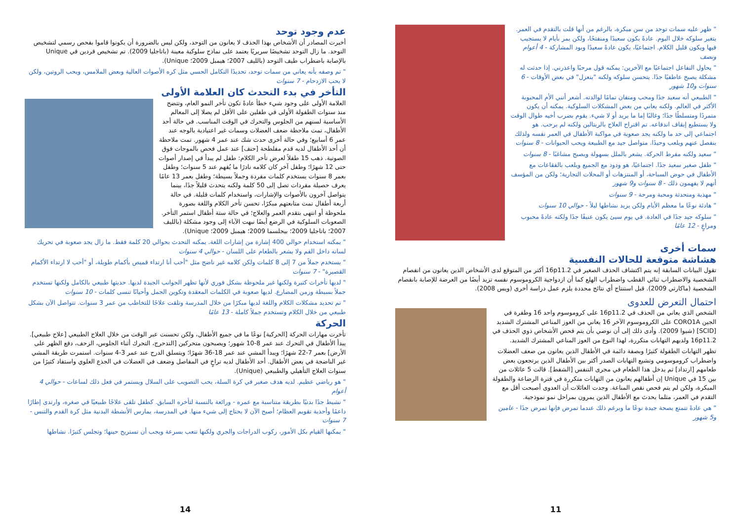عدم وجود توحد
أخبرت المصادر أن الأشخاص بهذا الحذف لا يعانون من التوحد، ولكن ليس بالضرورة أن يكونوا قاموا بفحص رسمي لتشخيص التوحد. ما زال التوحد تشخيصًا سريريًا يعتمد على نماذج سلوكية معينة (باتاجليا 2009). تم تشخيص فردين في Unique بالإصابة باضطراب طيف التوحد (بالليف 2007؛ هيمبل 2009؛ Unique).
" تم وصفه بأنه يعاني من سمات توحد، تحديدًا التكامل الحسي مثل كره الأصوات العالية وبعض الملامس، ويحب الروتين، ولكن لا يحب الازدحام - 7 سنوات
التأخر في بدء التحدث كان العلامة الأولى
العلامة الأولى على وجود شيء خطأ عادةً تكون تأخر النمو العام، وتتضح منذ سنوات الطفولة الأولى في طفلين على الأقل لم يصلا إلى المعالم الأساسية لسنهم من الجلوس والتحرك في الوقت المناسب. في حالة أحد الأطفال، تمت ملاحظة ضعف العضلات وسمات غير اعتيادية بالوجه عند عمر 6 أسابيع؛ وفي حالة أخرى حدث شك عند عمر 4 شهور. تمت ملاحظة أن أحد الأطفال لديه قدم مفلطحة [حنف] عند عمل فحص بالموجات فوق الصوتية. ذهب 15 طفلاً لعرض تأخر الكلام: طفل لم يبدأ في إصدار أصوات حتى 12 شهرًا؛ وطفل آخر كان كلامه نادرًا ما يُفهم عند 5 سنوات؛ وطفل بعمر 8 سنوات يستخدم كلمات مفردة وجملاً بسيطة؛ وطفل بعمر 13 عامًا يعرف حصيلة مفردات تصل إلى 50 كلمة ولكنه يتحدث قليلاً جدًا، بينما يتواصل آخرون بالأصوات والإشارات، واستخدام كلمات قليلة. في حالة أربعة أطفال تمت متابعتهم مبكرًا، تحسن تأخر الكلام واللغة بصورة ملحوظة أو انتهى بتقدم العمر والعلاج؛ في حالة ستة أطفال استمر التأخر. الصعوبات السلوكية في الرضع أيضًا نبهت الآباء إلى وجود مشكلة (بالليف 2007؛ باتاجليا 2009؛ بيجلسما 2009؛ هيمبل 2009؛ Unique).
" يمكنه استخدام حوالي 400 إشارة من إشارات اللغة. يمكنه التحدث بحوالي 20 كلمة فقط. ما زال يجد صعوبة في تحريك لسانه داخل الفم ولا يشعر بالطعام على اللسان - حوالي 4 سنوات
" يستخدم جملاً من 7 إلى 8 كلمات ولكن كلامه غير ناضج مثل "أحب أنا ارتداء قميص بأكمام طويلة، أو "أحب لا ارتداء الأكمام القصيرة" - 7 سنوات
" لديها تأخرات كثيرة ولكنها غير ملحوظة بشكل فوري لأنها تظهر الجوانب الجيدة لديها. حديثها طبيعي بالكامل ولكنها تستخدم جملاً بسيطة وزمن المضارع. لديها صعوبة في الكلمات المعقدة وتكوين الجمل وأحيانًا تنسى كلمات - 10 سنوات
" تم تحديد مشكلات الكلام واللغة لديها مبكرًا من خلال المدرسة وتلقت علاجًا للتخاطب من عمر 3 سنوات. تتواصل الآن بشكل طبيعي من خلال الكلام وتستخدم جملاً كاملة - 13 عامًا
الحركة
تأخرت مهارات الحركة [الحركية] نوعًا ما في جميع الأطفال، ولكن تحسنت عبر الوقت من خلال العلاج الطبيعي [علاج طبيعي]. يبدأ الأطفال في التحرك عند عمر 8-10 شهور؛ ويصبحون متحركين [التدحرج، التحرك أثناء الجلوس، الزحف، دفع الظهر على الأرض] بعمر 7-22 شهرًا؛ ويبدأ المشي عند عمر 18-36 شهرًا؛ ويتسلق الدرج عند عمر 3-4 سنوات. استمرت طريقة المشي غير الناضجة في بعض الأطفال. أحد الأطفال لديه تراخٍ في المفاصل وضعف في العضلات في الجذع العلوي واستفاد كثيرًا من سنوات العلاج التأهيلي والطبيعي (Unique).
" هو رياضي عظيم. لديه هدف صغير في كرة السلة، يحب التصويب على السلال ويستمر في فعل ذلك لساعات - حوالي 4 أعوام
" نشيط جدًا بدنيًا بطريقة متناسبة مع عمره - ورائعة بالنسبة لتأخره السابق. كطفل تلقى علاجًا طبيعيًا في صغره، وارتدى إطارًا داعمًا وأحذية تقويم العظام؛ أصبح الآن لا يحتاج إلى شيء منها. في المدرسة، يمارس الأنشطة البدنية مثل كرة القدم والتنس - 7 سنوات
" يمكنها القيام بكل الأمور، ركوب الدراجات والجري ولكنها تتعب بسرعة ويجب أن تستريح حينها؛ وتجلس كثيرًا. نشاطها
14
" ظهر عليه سمات توحد من سن مبكرة، بالرغم من أنها قلت بالتقدم في العمر. يتغير سلوكه خلال اليوم. عادةً يكون سعيدًا ومنفتحًا، ولكن يمر بأيام لا يستجيب فيها ويكون قليل الكلام. اجتماعيًا، يكون عادةً سعيدًا وبود المشاركة - 4 أعوام ونصف
" يحاول التفاعل اجتماعيًا مع الآخرين: يمكنه قول مرحبًا واعذرني. إذا حدثت له مشكلة يصبح عاطفيًا جدًا. يتحسن سلوكه ولكنه "ينعزل" في بعض الأوقات - 6 سنوات و10 شهور
" الطبيعي أنه سعيد جدًا ومحب ومتفان تمامًا لوالدته. أشعر أنني الأم المحبوبة الأكثر في العالم. ولكنه يعاني من بعض المشكلات السلوكية. يمكنه أن يكون متمردًا ومتسلطًا جدًا؛ وغالبًا إما ما يريد أو لا شيء. يقوم بضرب أخيه طوال الوقت ولا يستطيع إيقاف اندفاعه. تم اقتراح العلاج بالريتالين ولكنه لم يرحب. هو اجتماعي إلى حد ما ولكنه يجد صعوبة في مواكبة الأطفال في العمر نفسه ولذلك ينفصل عنهم ويلعب وحيدًا. متواصل جيد مع الطبيعة ويحب الحيوانات - 8 سنوات
" سعيد ولكنه مفرط الحركة. يشعر بالملل بسهولة ويصبح مشاغبًا - 8 سنوات
" طفل صغير سعيد جدًا. اجتماعيًا، هو ودود مع الجميع ويلعب بالفقاعات مع الأطفال في حوض السباحة، أو المنتزهات أو المحلات التجارية؛ ولكن من المؤسف أنهم لا يفهمون ذلك - 8 سنوات و9 شهور
" مهذبة ومتحدثة ومحبة ومرحة - 9 سنوات
" هادئة نوعًا ما معظم الأيام ولكن يزيد نشاطها ليلاً - حوالي 10 سنوات
" سلوكه جيد جدًا في العادة. في يوم سيئ يكون عنيفًا جدًا ولكنه عادةً محبوب ومراعٍ - 12 عامًا
سمات أخرى
هشاشة متوقعة للحالات النفسية
تقول البيانات السابقة إنه يتم اكتشاف الحذف الصغير في 16p11.2 أكثر من المتوقع لدى الأشخاص الذين يعانون من انفصام الشخصية والاضطراب ثنائي القطب واضطراب الهلع كما أن ازدواجية الكروموسوم نفسه تزيد أيضًا من العرضة للإصابة بانفصام الشخصية (ماكارثي 2009). قبل استنتاج أي نتائج محددة يلزم عمل دراسة أخرى (ويس 2008).
احتمال التعرض للعدوى
الشخص الذي يعاني من الحذف في 16p11.2 على كروموسوم واحد 16 وطفرة في الجين CORO1A على الكروموسوم الآخر 16 يعاني من العوز المناعي المشترك الشديد [SCID] (شيوا 2009). وأدى ذلك إلى أن نوصي بأن يتم فحص الأشخاص ذوي الحذف في 16p11.2 ولديهم التهابات متكررة، لهذا النوع من العوز المناعي المشترك الشديد.
تظهر التهابات الطفولة كثيرًا وبصفة دائمة في الأطفال الذين يعانون من ضعف العضلات واضطراب كروموسومي وتشيع التهابات الصدر أكثر بين الأطفال الذين يرتجعون بعض طعامهم [ارتداد] ثم يدخل هذا الطعام في مجرى التنفس [الشفط]. قالت 5 عائلات من بين 15 في Unique إن أطفالهم يعانون من التهابات متكررة في فترة الرضاعة والطفولة المبكرة، ولكن لم يتم فحص نقص المناعة. وجدت العائلات أن العدوى أصبحت أقل مع التقدم في العمر، مثلما يحدث مع الأطفال الذين يمرون بمراحل نمو نموذجية.
" هي عادةً تتمتع بصحة جيدة نوعًا ما وبرغم ذلك عندما تمرض فإنها تمرض جدًا - عامين و5 شهور
11